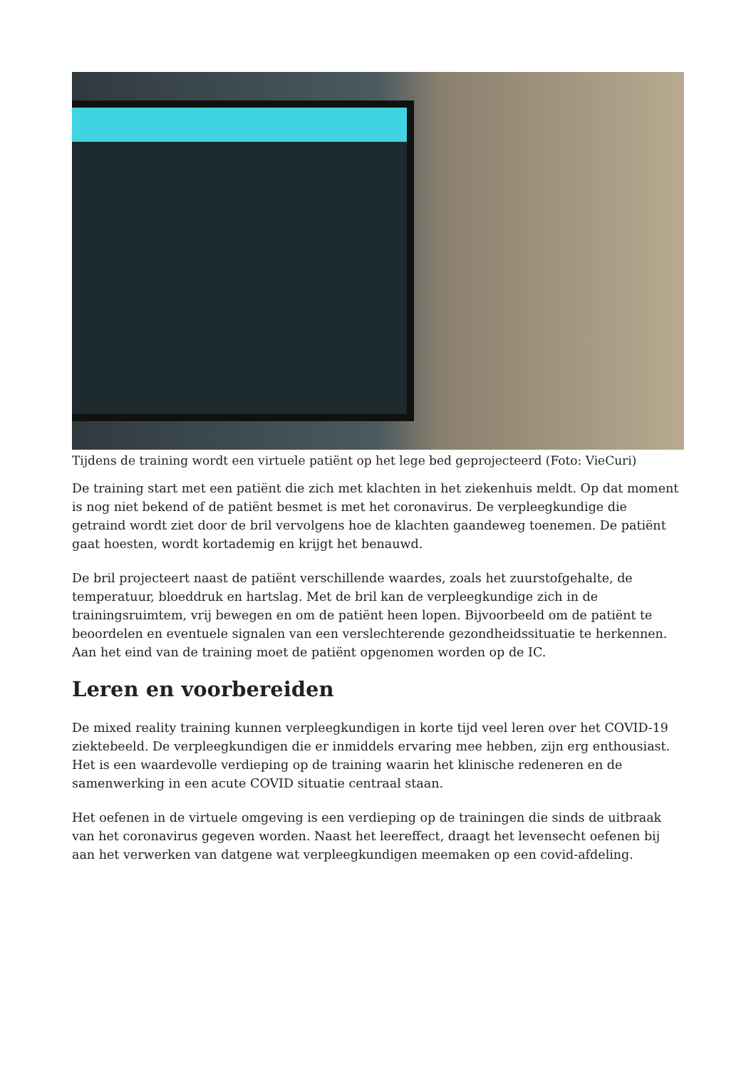Tijdens de training wordt een virtuele patiënt op het lege bed geprojecteerd (Foto: VieCuri)
De training start met een patiënt die zich met klachten in het ziekenhuis meldt. Op dat moment is nog niet bekend of de patiënt besmet is met het coronavirus. De verpleegkundige die getraind wordt ziet door de bril vervolgens hoe de klachten gaandeweg toenemen. De patiënt gaat hoesten, wordt kortademig en krijgt het benauwd.
De bril projecteert naast de patiënt verschillende waardes, zoals het zuurstofgehalte, de temperatuur, bloeddruk en hartslag. Met de bril kan de verpleegkundige zich in de trainingsruimtem, vrij bewegen en om de patiënt heen lopen. Bijvoorbeeld om de patiënt te beoordelen en eventuele signalen van een verslechterende gezondheidssituatie te herkennen. Aan het eind van de training moet de patiënt opgenomen worden op de IC.
Leren en voorbereiden
De mixed reality training kunnen verpleegkundigen in korte tijd veel leren over het COVID-19 ziektebeeld. De verpleegkundigen die er inmiddels ervaring mee hebben, zijn erg enthousiast. Het is een waardevolle verdieping op de training waarin het klinische redeneren en de samenwerking in een acute COVID situatie centraal staan.
Het oefenen in de virtuele omgeving is een verdieping op de trainingen die sinds de uitbraak van het coronavirus gegeven worden. Naast het leereffect, draagt het levensecht oefenen bij aan het verwerken van datgene wat verpleegkundigen meemaken op een covid-afdeling.